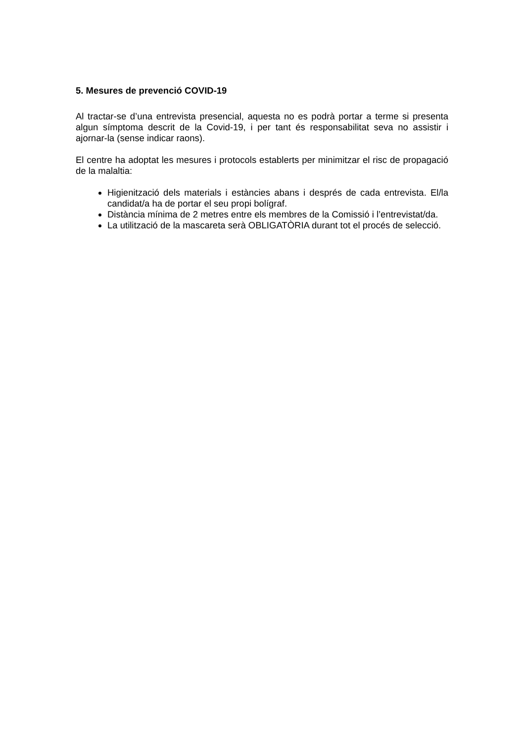5. Mesures de prevenció COVID-19
Al tractar-se d’una entrevista presencial, aquesta no es podrà portar a terme si presenta algun símptoma descrit de la Covid-19, i per tant és responsabilitat seva no assistir i ajornar-la (sense indicar raons).
El centre ha adoptat les mesures i protocols establerts per minimitzar el risc de propagació de la malaltia:
Higienització dels materials i estàncies abans i després de cada entrevista. El/la candidat/a ha de portar el seu propi bolígraf.
Distància mínima de 2 metres entre els membres de la Comissió i l’entrevistat/da.
La utilització de la mascareta serà OBLIGATÒRIA durant tot el procés de selecció.